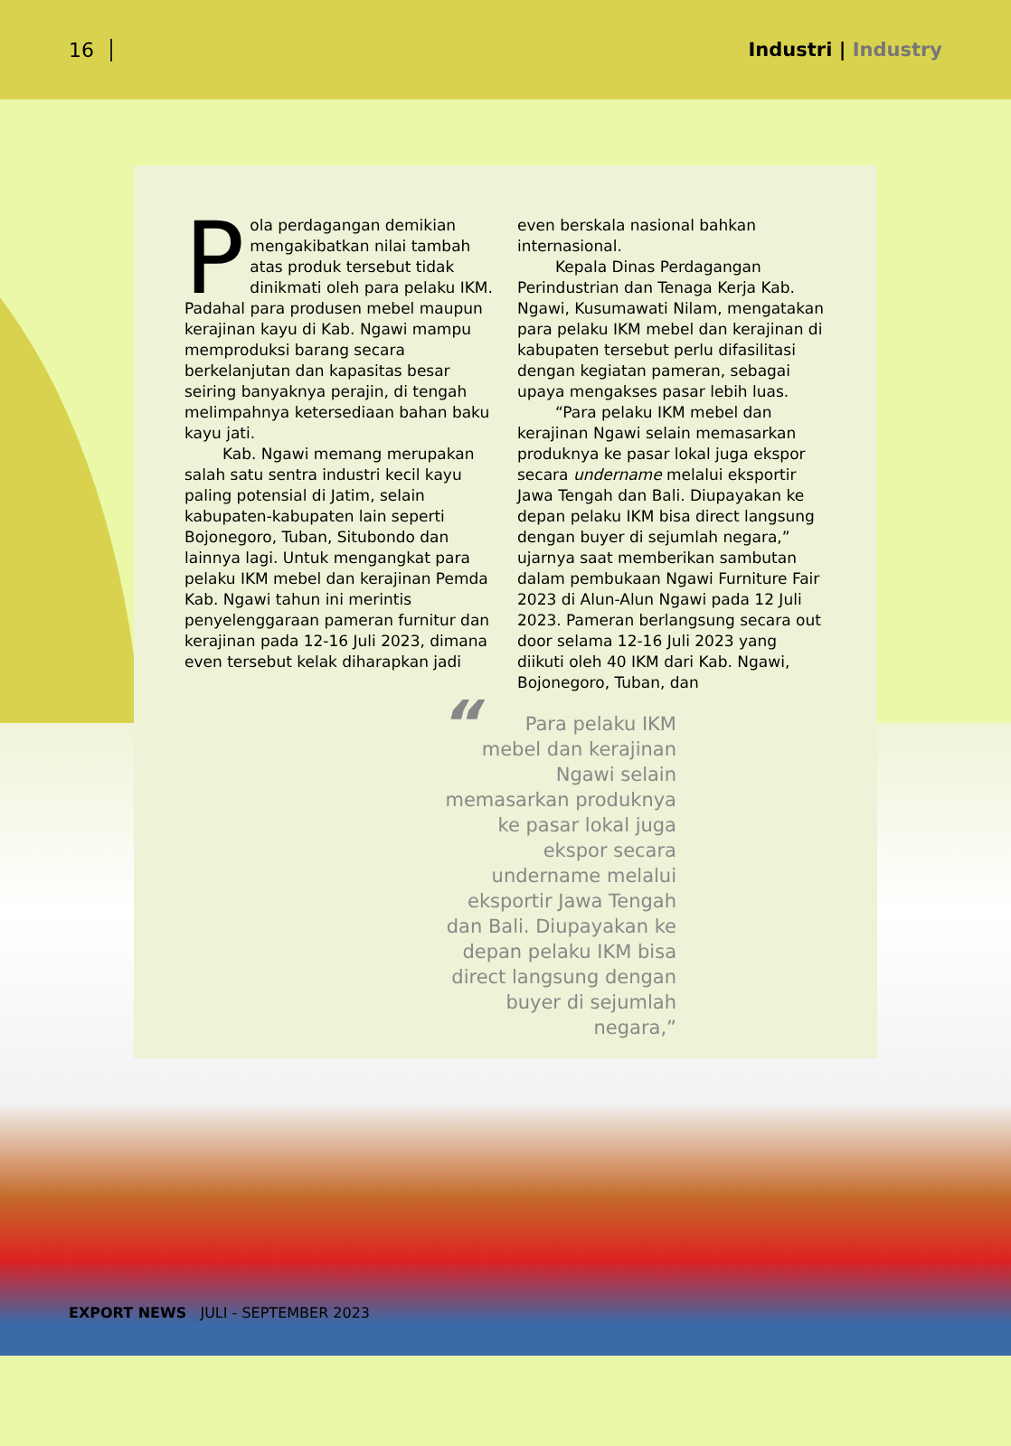16 Industri | Industry
Pola perdagangan demikian mengakibatkan nilai tambah atas produk tersebut tidak dinikmati oleh para pelaku IKM. Padahal para produsen mebel maupun kerajinan kayu di Kab. Ngawi mampu memproduksi barang secara berkelanjutan dan kapasitas besar seiring banyaknya perajin, di tengah melimpahnya ketersediaan bahan baku kayu jati.
Kab. Ngawi memang merupakan salah satu sentra industri kecil kayu paling potensial di Jatim, selain kabupaten-kabupaten lain seperti Bojonegoro, Tuban, Situbondo dan lainnya lagi. Untuk mengangkat para pelaku IKM mebel dan kerajinan Pemda Kab. Ngawi tahun ini merintis penyelenggaraan pameran furnitur dan kerajinan pada 12-16 Juli 2023, dimana even tersebut kelak diharapkan jadi even berskala nasional bahkan internasional.
Kepala Dinas Perdagangan Perindustrian dan Tenaga Kerja Kab. Ngawi, Kusumawati Nilam, mengatakan para pelaku IKM mebel dan kerajinan di kabupaten tersebut perlu difasilitasi dengan kegiatan pameran, sebagai upaya mengakses pasar lebih luas.
“Para pelaku IKM mebel dan kerajinan Ngawi selain memasarkan produknya ke pasar lokal juga ekspor secara undername melalui eksportir Jawa Tengah dan Bali. Diupayakan ke depan pelaku IKM bisa direct langsung dengan buyer di sejumlah negara,” ujarnya saat memberikan sambutan dalam pembukaan Ngawi Furniture Fair 2023 di Alun-Alun Ngawi pada 12 Juli 2023. Pameran berlangsung secara out door selama 12-16 Juli 2023 yang diikuti oleh 40 IKM dari Kab. Ngawi, Bojonegoro, Tuban, dan
“Para pelaku IKM mebel dan kerajinan Ngawi selain memasarkan produknya ke pasar lokal juga ekspor secara undername melalui eksportir Jawa Tengah dan Bali. Diupayakan ke depan pelaku IKM bisa direct langsung dengan buyer di sejumlah negara,”
EXPORT NEWS JULI - SEPTEMBER 2023